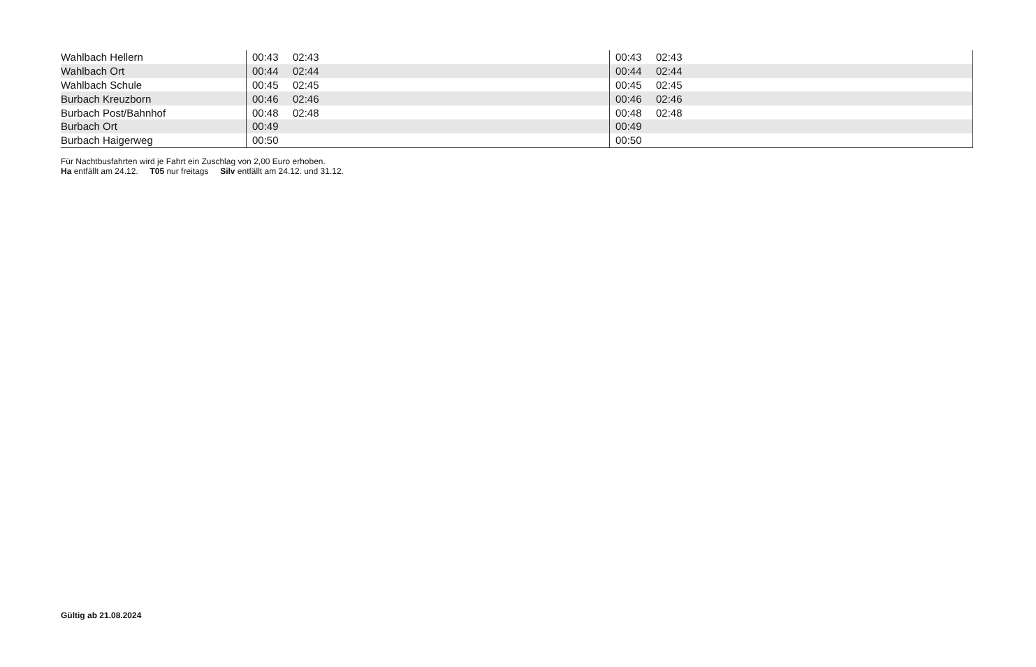| Wahlbach Hellern | 00:43 02:43 | 00:43 02:43 |
| Wahlbach Ort | 00:44 02:44 | 00:44 02:44 |
| Wahlbach Schule | 00:45 02:45 | 00:45 02:45 |
| Burbach Kreuzborn | 00:46 02:46 | 00:46 02:46 |
| Burbach Post/Bahnhof | 00:48 02:48 | 00:48 02:48 |
| Burbach Ort | 00:49 | 00:49 |
| Burbach Haigerweg | 00:50 | 00:50 |
Für Nachtbusfahrten wird je Fahrt ein Zuschlag von 2,00 Euro erhoben.
Ha entfällt am 24.12. T05 nur freitags Silv entfällt am 24.12. und 31.12.
Gültig ab 21.08.2024